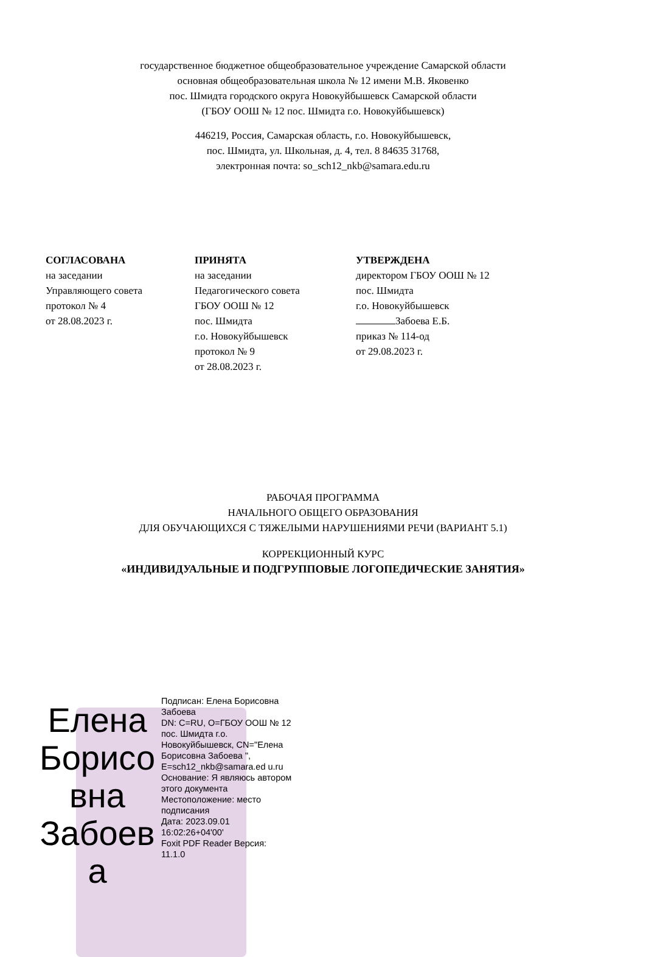государственное бюджетное общеобразовательное учреждение Самарской области
основная общеобразовательная школа № 12 имени М.В. Яковенко
пос. Шмидта городского округа Новокуйбышевск Самарской области
(ГБОУ ООШ № 12 пос. Шмидта г.о. Новокуйбышевск)
446219, Россия, Самарская область, г.о. Новокуйбышевск,
пос. Шмидта, ул. Школьная, д. 4, тел. 8 84635 31768,
электронная почта: so_sch12_nkb@samara.edu.ru
СОГЛАСОВАНА
на заседании
Управляющего совета
протокол № 4
от 28.08.2023 г.
ПРИНЯТА
на заседании
Педагогического совета
ГБОУ ООШ № 12
пос. Шмидта
г.о. Новокуйбышевск
протокол № 9
от 28.08.2023 г.
УТВЕРЖДЕНА
директором ГБОУ ООШ № 12
пос. Шмидта
г.о. Новокуйбышевск
Забоева Е.Б.
приказ № 114-од
от 29.08.2023 г.
РАБОЧАЯ ПРОГРАММА
НАЧАЛЬНОГО ОБЩЕГО ОБРАЗОВАНИЯ
ДЛЯ ОБУЧАЮЩИХСЯ С ТЯЖЕЛЫМИ НАРУШЕНИЯМИ РЕЧИ (ВАРИАНТ 5.1)
КОРРЕКЦИОННЫЙ КУРС
«ИНДИВИДУАЛЬНЫЕ И ПОДГРУППОВЫЕ ЛОГОПЕДИЧЕСКИЕ ЗАНЯТИЯ»
Елена Борисо вна Забоев а
Подписан: Елена Борисовна Забоева
DN: C=RU, O=ГБОУ ООШ № 12 пос. Шмидта г.о. Новокуйбышевск, CN="Елена Борисовна Забоева ", E=sch12_nkb@samara.ed u.ru
Основание: Я являюсь автором этого документа
Местоположение: место подписания
Дата: 2023.09.01 16:02:26+04'00'
Foxit PDF Reader Версия: 11.1.0